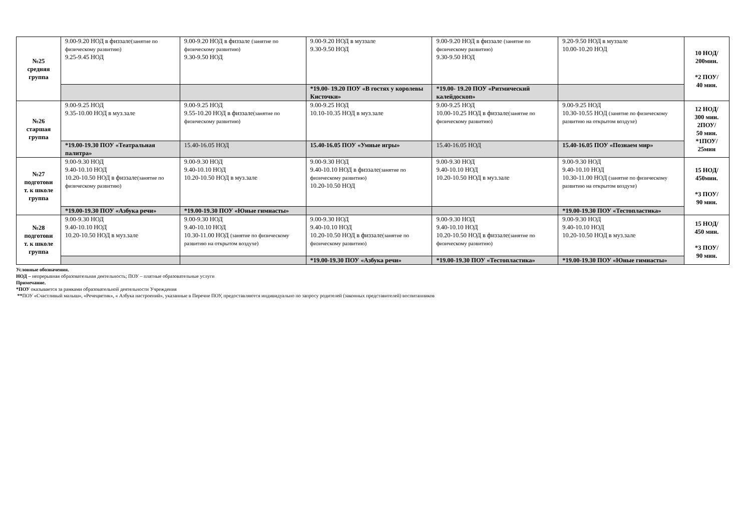| №25 средняя группа | 9.00-9.20 НОД в физзале (занятие по физическому развитию) 9.25-9.45 НОД | 9.00-9.20 НОД в физзале (занятие по физическому развитию) 9.30-9.50 НОД | 9.00-9.20 НОД в муззале 9.30-9.50 НОД | 9.00-9.20 НОД в физзале (занятие по физическому развитию) 9.30-9.50 НОД | 9.20-9.50 НОД в муззале 10.00-10.20 НОД | 10 НОД/ 200мин. *2 ПОУ/ 40 мин. |
| | | | *19.00- 19.20 ПОУ «В гостях у королевы Кисточки» | *19.00- 19.20 ПОУ «Ритмический калейдоскоп» | | |
| №26 старшая группа | 9.00-9.25 НОД 9.35-10.00 НОД в муз.зале | 9.00-9.25 НОД 9.55-10.20 НОД в физзале (занятие по физическому развитию) | 9.00-9.25 НОД 10.10-10.35 НОД в муз.зале | 9.00-9.25 НОД 10.00-10.25 НОД в физзале (занятие по физическому развитию) | 9.00-9.25 НОД 10.30-10.55 НОД (занятие по физическому развитию на открытом воздухе) | 12 НОД/ 300 мин. 2ПОУ/ 50 мин. *1ПОУ/ 25мин |
| | *19.00-19.30 ПОУ «Театральная палитра» | 15.40-16.05 НОД | 15.40-16.05 ПОУ «Умные игры» | 15.40-16.05 НОД | 15.40-16.05 ПОУ «Познаем мир» | |
| №27 подготови т. к школе группа | 9.00-9.30 НОД 9.40-10.10 НОД 10.20-10.50 НОД в физзале (занятие по физическому развитию) | 9.00-9.30 НОД 9.40-10.10 НОД 10.20-10.50 НОД в муз.зале | 9.00-9.30 НОД 9.40-10.10 НОД в физзале (занятие по физическому развитию) 10.20-10.50 НОД | 9.00-9.30 НОД 9.40-10.10 НОД 10.20-10.50 НОД в муз.зале | 9.00-9.30 НОД 9.40-10.10 НОД 10.30-11.00 НОД (занятие по физическому развитию на открытом воздухе) | 15 НОД/ 450мин. *3 ПОУ/ 90 мин. |
| | *19.00-19.30 ПОУ «Азбука речи» | *19.00-19.30 ПОУ «Юные гимнасты» | | | *19.00-19.30 ПОУ «Тестопластика» | |
| №28 подготови т. к школе группа | 9.00-9.30 НОД 9.40-10.10 НОД 10.20-10.50 НОД в муз.зале | 9.00-9.30 НОД 9.40-10.10 НОД 10.30-11.00 НОД (занятие по физическому развитию на открытом воздухе) | 9.00-9.30 НОД 9.40-10.10 НОД 10.20-10.50 НОД в физзале (занятие по физическому развитию) | 9.00-9.30 НОД 9.40-10.10 НОД 10.20-10.50 НОД в физзале (занятие по физическому развитию) | 9.00-9.30 НОД 9.40-10.10 НОД 10.20-10.50 НОД в муз.зале | 15 НОД/ 450 мин. *3 ПОУ/ 90 мин. |
| | | | *19.00-19.30 ПОУ «Азбука речи» | *19.00-19.30 ПОУ «Тестопластика» | *19.00-19.30 ПОУ «Юные гимнасты» | |
Условные обозначения.
НОД – непрерывная образовательная деятельность; ПОУ – платные образовательные услуги
Примечание.
*ПОУ оказывается за рамками образовательной деятельности Учреждения
**ПОУ «Счастливый малыш», «Речецветик», « Азбука настроений», указанные в Перечне ПОУ, предоставляются индивидуально по запросу родителей (законных представителей) воспитанников